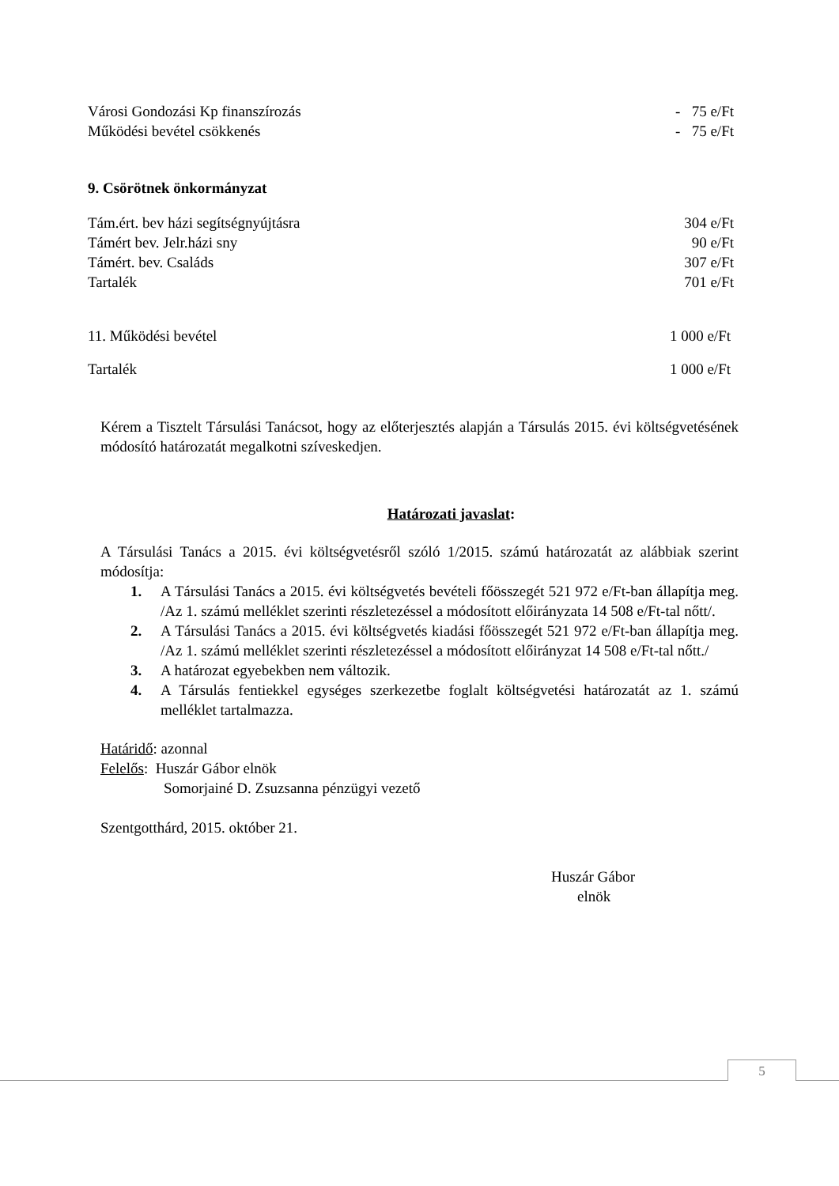Városi Gondozási Kp finanszírozás - 75 e/Ft
Működési bevétel csökkenés - 75 e/Ft
9. Csörötnek önkormányzat
Tám.ért. bev házi segítségnyújtásra 304 e/Ft
Támért bev. Jelr.házi sny 90 e/Ft
Támért. bev. Családs 307 e/Ft
Tartalék 701 e/Ft
11. Működési bevétel 1 000 e/Ft
Tartalék 1 000 e/Ft
Kérem a Tisztelt Társulási Tanácsot, hogy az előterjesztés alapján a Társulás 2015. évi költségvetésének módosító határozatát megalkotni szíveskedjen.
Határozati javaslat:
A Társulási Tanács a 2015. évi költségvetésről szóló 1/2015. számú határozatát az alábbiak szerint módosítja:
1. A Társulási Tanács a 2015. évi költségvetés bevételi főösszegét 521 972 e/Ft-ban állapítja meg. /Az 1. számú melléklet szerinti részletezéssel a módosított előirányzata 14 508 e/Ft-tal nőtt/.
2. A Társulási Tanács a 2015. évi költségvetés kiadási főösszegét 521 972 e/Ft-ban állapítja meg. /Az 1. számú melléklet szerinti részletezéssel a módosított előirányzat 14 508 e/Ft-tal nőtt./
3. A határozat egyebekben nem változik.
4. A Társulás fentiekkel egységes szerkezetbe foglalt költségvetési határozatát az 1. számú melléklet tartalmazza.
Határidő: azonnal
Felelős: Huszár Gábor elnök
Somorjainé D. Zsuzsanna pénzügyi vezető
Szentgotthárd, 2015. október 21.
Huszár Gábor
elnök
5